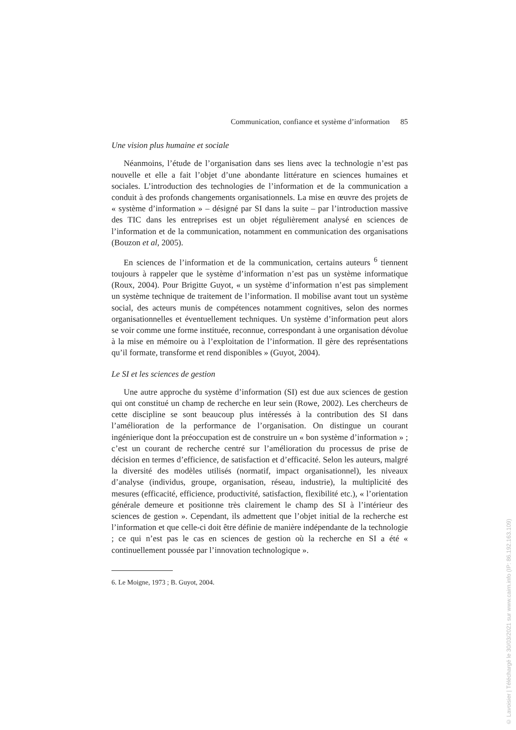Communication, confiance et système d’information 85
Une vision plus humaine et sociale
Néanmoins, l’étude de l’organisation dans ses liens avec la technologie n’est pas nouvelle et elle a fait l’objet d’une abondante littérature en sciences humaines et sociales. L’introduction des technologies de l’information et de la communication a conduit à des profonds changements organisationnels. La mise en œuvre des projets de « système d’information » – désigné par SI dans la suite – par l’introduction massive des TIC dans les entreprises est un objet régulièrement analysé en sciences de l’information et de la communication, notamment en communication des organisations (Bouzon et al, 2005).
En sciences de l’information et de la communication, certains auteurs <sup>6</sup> tiennent toujours à rappeler que le système d’information n’est pas un système informatique (Roux, 2004). Pour Brigitte Guyot, « un système d’information n’est pas simplement un système technique de traitement de l’information. Il mobilise avant tout un système social, des acteurs munis de compétences notamment cognitives, selon des normes organisationnelles et éventuellement techniques. Un système d’information peut alors se voir comme une forme instituée, reconnue, correspondant à une organisation dévolue à la mise en mémoire ou à l’exploitation de l’information. Il gère des représentations qu’il formate, transforme et rend disponibles » (Guyot, 2004).
Le SI et les sciences de gestion
Une autre approche du système d’information (SI) est due aux sciences de gestion qui ont constitué un champ de recherche en leur sein (Rowe, 2002). Les chercheurs de cette discipline se sont beaucoup plus intéressés à la contribution des SI dans l’amélioration de la performance de l’organisation. On distingue un courant ingénierique dont la préoccupation est de construire un « bon système d’information » ; c’est un courant de recherche centré sur l’amélioration du processus de prise de décision en termes d’efficience, de satisfaction et d’efficacité. Selon les auteurs, malgré la diversité des modèles utilisés (normatif, impact organisationnel), les niveaux d’analyse (individus, groupe, organisation, réseau, industrie), la multiplicité des mesures (efficacité, efficience, productivité, satisfaction, flexibilité etc.), « l’orientation générale demeure et positionne très clairement le champ des SI à l’intérieur des sciences de gestion ». Cependant, ils admettent que l’objet initial de la recherche est l’information et que celle-ci doit être définie de manière indépendante de la technologie ; ce qui n’est pas le cas en sciences de gestion où la recherche en SI a été « continuellement poussée par l’innovation technologique ».
6. Le Moigne, 1973 ; B. Guyot, 2004.
© Lavoisier | Téléchargé le 30/03/2021 sur www.cairn.info (IP: 86.192.163.109)